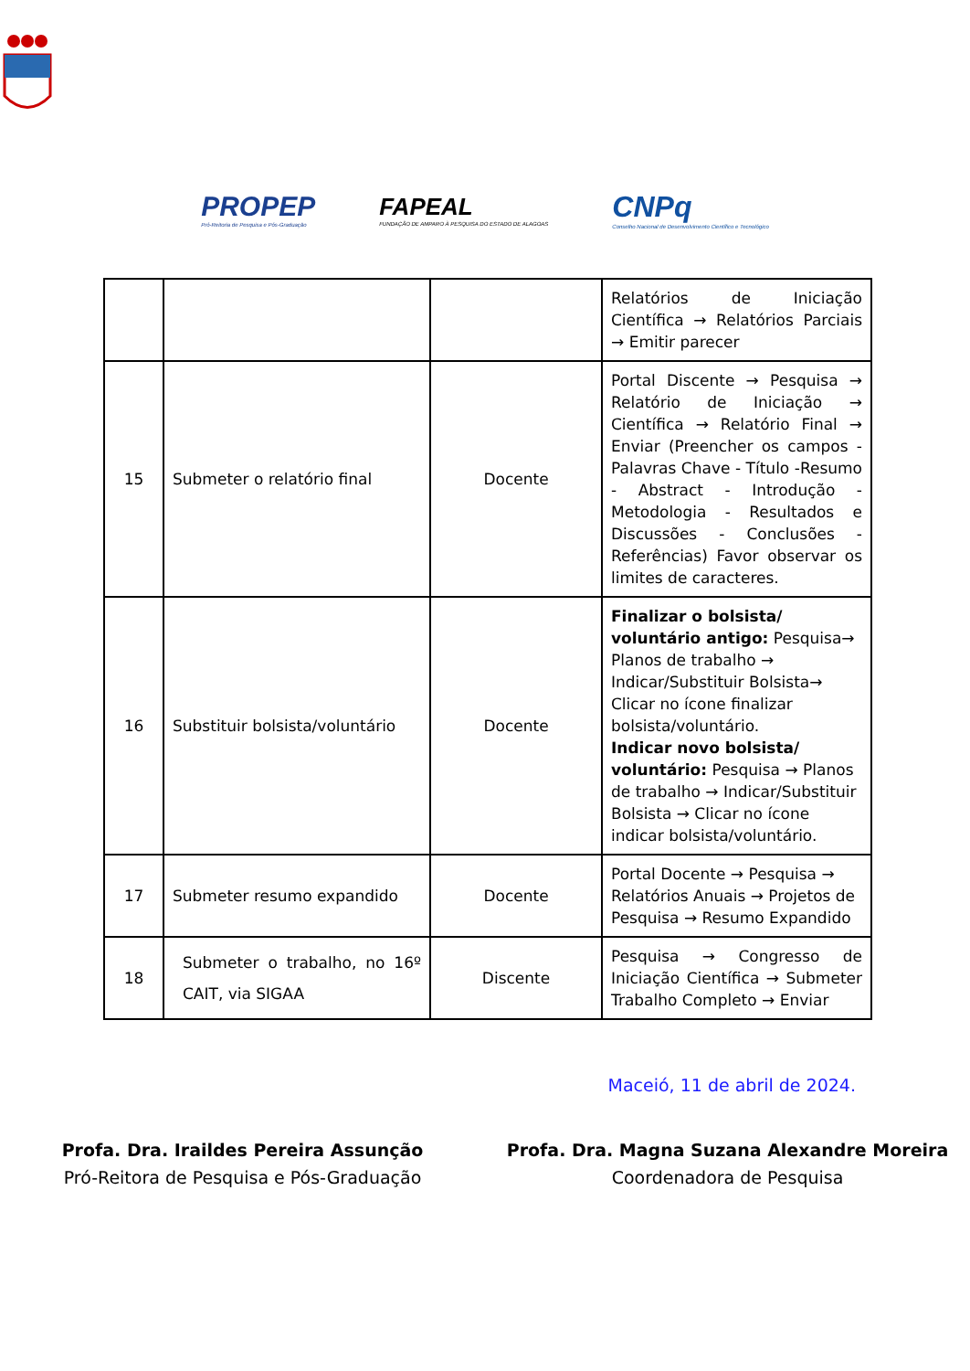PROPEP
Pró-Reitoria de Pesquisa e Pós-Graduação
FAPEAL
FUNDAÇÃO DE AMPARO À PESQUISA DO ESTADO DE ALAGOAS
CNPq
Conselho Nacional de Desenvolvimento Científico e Tecnológico
| | | | Relatórios de Iniciação Científica → Relatórios Parciais → Emitir parecer |
| 15 | Submeter o relatório final | Docente | Portal Discente → Pesquisa → Relatório de Iniciação → Científica → Relatório Final → Enviar (Preencher os campos - Palavras Chave - Título -Resumo - Abstract - Introdução - Metodologia - Resultados e Discussões - Conclusões - Referências) Favor observar os limites de caracteres. |
| 16 | Substituir bolsista/voluntário | Docente | Finalizar o bolsista/ voluntário antigo: Pesquisa→ Planos de trabalho → Indicar/Substituir Bolsista→ Clicar no ícone finalizar bolsista/voluntário. Indicar novo bolsista/ voluntário: Pesquisa → Planos de trabalho → Indicar/Substituir Bolsista → Clicar no ícone indicar bolsista/voluntário. |
| 17 | Submeter resumo expandido | Docente | Portal Docente → Pesquisa → Relatórios Anuais → Projetos de Pesquisa → Resumo Expandido |
| 18 | Submeter o trabalho, no 16º CAIT, via SIGAA | Discente | Pesquisa → Congresso de Iniciação Científica → Submeter Trabalho Completo → Enviar |
Maceió, 11 de abril de 2024.
Profa. Dra. Iraildes Pereira Assunção
Pró-Reitora de Pesquisa e Pós-Graduação
Profa. Dra. Magna Suzana Alexandre Moreira
Coordenadora de Pesquisa